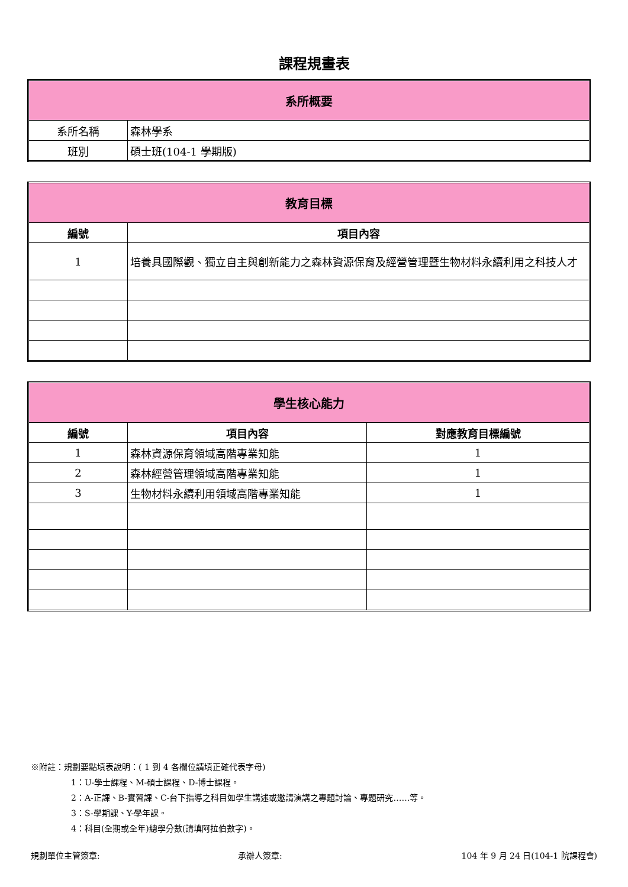課程規畫表
| 系所概要 | |
| 系所名稱 | 森林學系 |
| 班別 | 碩士班(104-1 學期版) |
| 教育目標 | |
| 編號 | 項目內容 |
| 1 | 培養具國際觀、獨立自主與創新能力之森林資源保育及經營管理暨生物材料永續利用之科技人才 |
| 學生核心能力 | | |
| 編號 | 項目內容 | 對應教育目標編號 |
| 1 | 森林資源保育領域高階專業知能 | 1 |
| 2 | 森林經營管理領域高階專業知能 | 1 |
| 3 | 生物材料永續利用領域高階專業知能 | 1 |
※附註：規劃要點填表說明：( 1 到 4 各欄位請填正確代表字母)
1：U-學士課程、M-碩士課程、D-博士課程。
2：A-正課、B-實習課、C-台下指導之科目如學生講述或邀請演講之專題討論、專題研究……等。
3：S-學期課、Y-學年課。
4：科目(全期或全年)總學分數(請填阿拉伯數字)。
規劃單位主管簽章: 承辦人簽章: 104 年 9 月 24 日(104-1 院課程會)